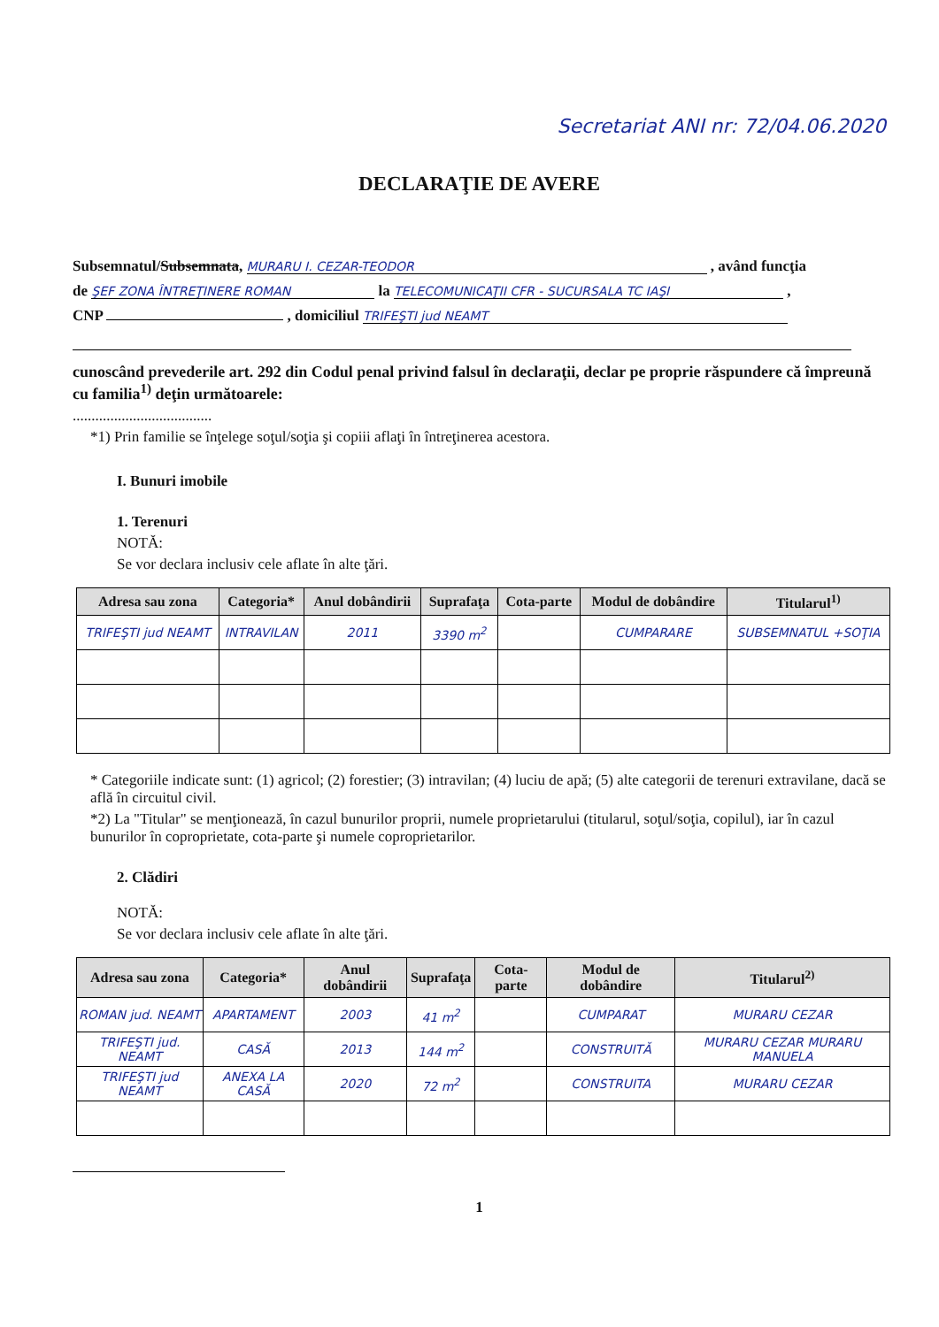Secretariat ANI nr: 72/04.06.2020
DECLARAŢIE DE AVERE
Subsemnatul/Subsemnata, MURARU I. CEZAR-TEODOR , având funcţia
de ŞEF ZONA ÎNTREŢINERE ROMAN la TELECOMUNICAŢII CFR - SUCURSALA TC IAŞI ,
CNP , domiciliul TRIFEŞTI jud NEAMT
cunoscând prevederile art. 292 din Codul penal privind falsul în declaraţii, declar pe proprie răspundere că împreună cu familia<sup>1)</sup> deţin următoarele:
.....................................
*1) Prin familie se înţelege soţul/soţia şi copiii aflaţi în întreţinerea acestora.
I. Bunuri imobile
1. Terenuri
NOTĂ:
Se vor declara inclusiv cele aflate în alte ţări.
| Adresa sau zona | Categoria* | Anul dobândirii | Suprafaţa | Cota-parte | Modul de dobândire | Titularul<sup>1)</sup> |
| --- | --- | --- | --- | --- | --- | --- |
| TRIFEŞTI jud NEAMT | INTRAVILAN | 2011 | 3390 m<sup>2</sup> | | CUMPARARE | SUBSEMNATUL +SOŢIA |
* Categoriile indicate sunt: (1) agricol; (2) forestier; (3) intravilan; (4) luciu de apă; (5) alte categorii de terenuri extravilane, dacă se află în circuitul civil.
*2) La "Titular" se menţionează, în cazul bunurilor proprii, numele proprietarului (titularul, soţul/soţia, copilul), iar în cazul bunurilor în coproprietate, cota-parte şi numele coproprietarilor.
2. Clădiri
NOTĂ:
Se vor declara inclusiv cele aflate în alte ţări.
| Adresa sau zona | Categoria* | Anul dobândirii | Suprafaţa | Cota-parte | Modul de dobândire | Titularul<sup>2)</sup> |
| --- | --- | --- | --- | --- | --- | --- |
| ROMAN jud. NEAMT | APARTAMENT | 2003 | 41 m<sup>2</sup> | | CUMPARAT | MURARU CEZAR |
| TRIFEŞTI jud. NEAMT | CASĂ | 2013 | 144 m<sup>2</sup> | | CONSTRUITĂ | MURARU CEZAR MURARU MANUELA |
| TRIFEŞTI jud NEAMT | ANEXA LA CASĂ | 2020 | 72 m<sup>2</sup> | | CONSTRUITA | MURARU CEZAR |
1